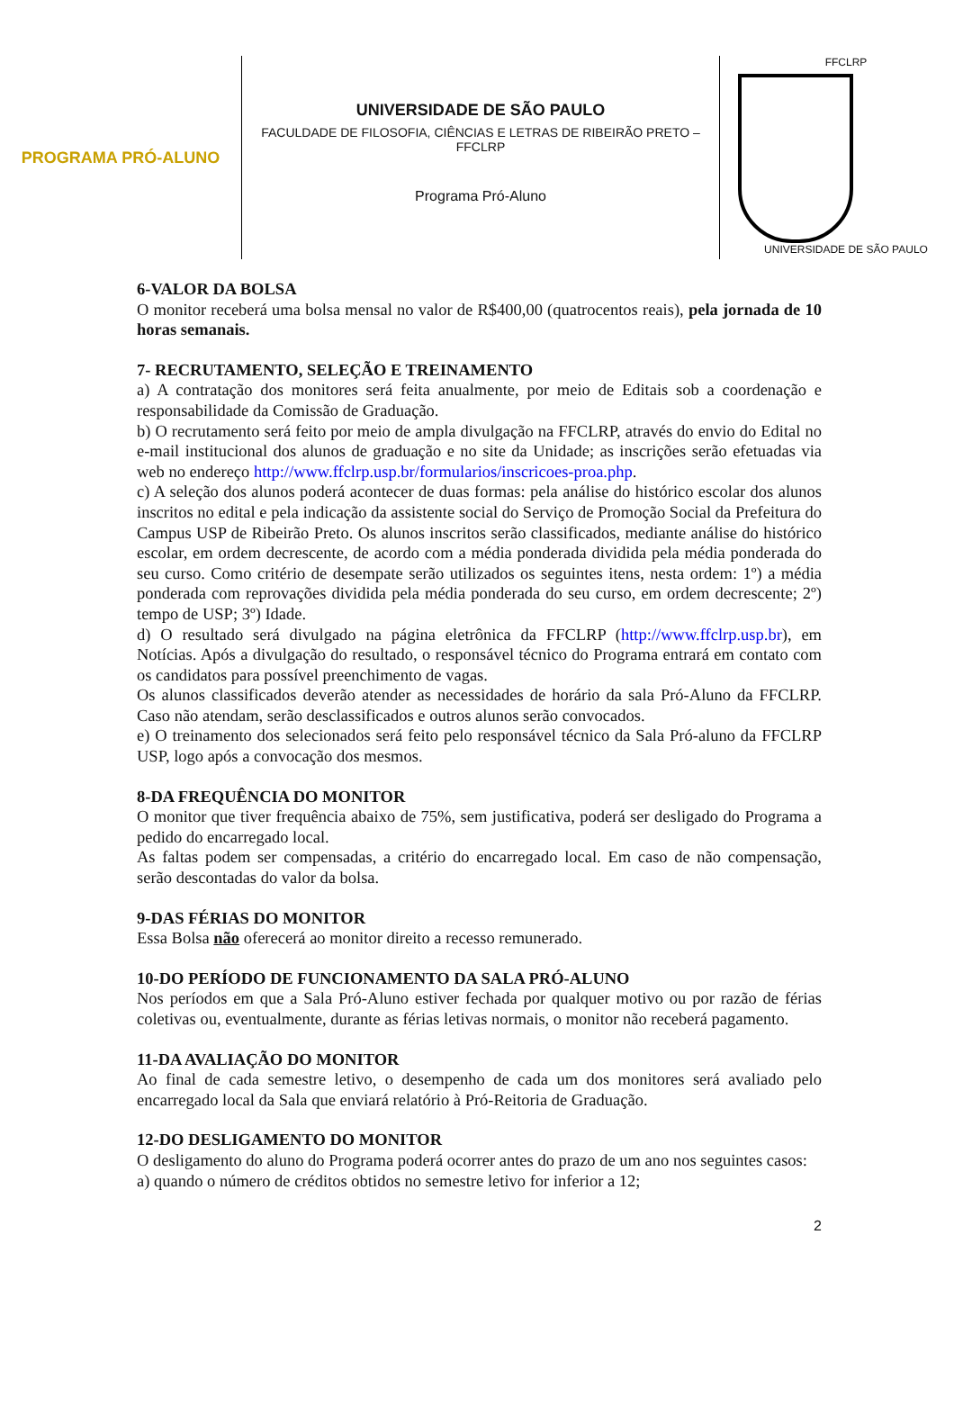PROGRAMA PRÓ-ALUNO
UNIVERSIDADE DE SÃO PAULO
FACULDADE DE FILOSOFIA, CIÊNCIAS E LETRAS DE RIBEIRÃO PRETO – FFCLRP
Programa Pró-Aluno
FFCLRP
UNIVERSIDADE DE SÃO PAULO
6-VALOR DA BOLSA
O monitor receberá uma bolsa mensal no valor de R$400,00 (quatrocentos reais), pela jornada de 10 horas semanais.
7- RECRUTAMENTO, SELEÇÃO E TREINAMENTO
a) A contratação dos monitores será feita anualmente, por meio de Editais sob a coordenação e responsabilidade da Comissão de Graduação.
b) O recrutamento será feito por meio de ampla divulgação na FFCLRP, através do envio do Edital no e-mail institucional dos alunos de graduação e no site da Unidade; as inscrições serão efetuadas via web no endereço http://www.ffclrp.usp.br/formularios/inscricoes-proa.php.
c) A seleção dos alunos poderá acontecer de duas formas: pela análise do histórico escolar dos alunos inscritos no edital e pela indicação da assistente social do Serviço de Promoção Social da Prefeitura do Campus USP de Ribeirão Preto. Os alunos inscritos serão classificados, mediante análise do histórico escolar, em ordem decrescente, de acordo com a média ponderada dividida pela média ponderada do seu curso. Como critério de desempate serão utilizados os seguintes itens, nesta ordem: 1º) a média ponderada com reprovações dividida pela média ponderada do seu curso, em ordem decrescente; 2º) tempo de USP; 3º) Idade.
d) O resultado será divulgado na página eletrônica da FFCLRP (http://www.ffclrp.usp.br), em Notícias. Após a divulgação do resultado, o responsável técnico do Programa entrará em contato com os candidatos para possível preenchimento de vagas.
Os alunos classificados deverão atender as necessidades de horário da sala Pró-Aluno da FFCLRP. Caso não atendam, serão desclassificados e outros alunos serão convocados.
e) O treinamento dos selecionados será feito pelo responsável técnico da Sala Pró-aluno da FFCLRP USP, logo após a convocação dos mesmos.
8-DA FREQUÊNCIA DO MONITOR
O monitor que tiver frequência abaixo de 75%, sem justificativa, poderá ser desligado do Programa a pedido do encarregado local.
As faltas podem ser compensadas, a critério do encarregado local. Em caso de não compensação, serão descontadas do valor da bolsa.
9-DAS FÉRIAS DO MONITOR
Essa Bolsa não oferecerá ao monitor direito a recesso remunerado.
10-DO PERÍODO DE FUNCIONAMENTO DA SALA PRÓ-ALUNO
Nos períodos em que a Sala Pró-Aluno estiver fechada por qualquer motivo ou por razão de férias coletivas ou, eventualmente, durante as férias letivas normais, o monitor não receberá pagamento.
11-DA AVALIAÇÃO DO MONITOR
Ao final de cada semestre letivo, o desempenho de cada um dos monitores será avaliado pelo encarregado local da Sala que enviará relatório à Pró-Reitoria de Graduação.
12-DO DESLIGAMENTO DO MONITOR
O desligamento do aluno do Programa poderá ocorrer antes do prazo de um ano nos seguintes casos:
a) quando o número de créditos obtidos no semestre letivo for inferior a 12;
2